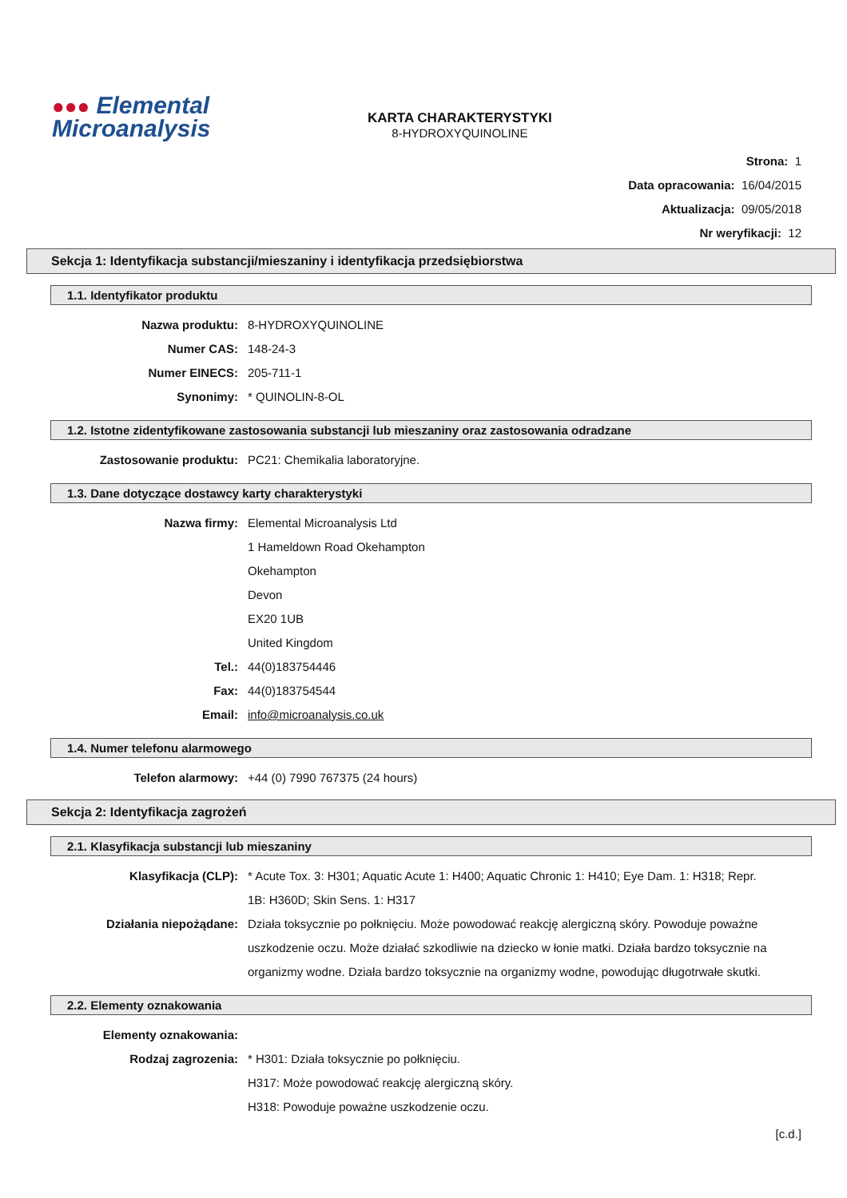●●● Elemental
Microanalysis
KARTA CHARAKTERYSTYKI
8-HYDROXYQUINOLINE
Strona: 1
Data opracowania: 16/04/2015
Aktualizacja: 09/05/2018
Nr weryfikacji: 12
Sekcja 1: Identyfikacja substancji/mieszaniny i identyfikacja przedsiębiorstwa
1.1. Identyfikator produktu
Nazwa produktu: 8-HYDROXYQUINOLINE
Numer CAS: 148-24-3
Numer EINECS: 205-711-1
Synonimy: * QUINOLIN-8-OL
1.2. Istotne zidentyfikowane zastosowania substancji lub mieszaniny oraz zastosowania odradzane
Zastosowanie produktu: PC21: Chemikalia laboratoryjne.
1.3. Dane dotyczące dostawcy karty charakterystyki
Nazwa firmy: Elemental Microanalysis Ltd
1 Hameldown Road Okehampton
Okehampton
Devon
EX20 1UB
United Kingdom
Tel.: 44(0)183754446
Fax: 44(0)183754544
Email: info@microanalysis.co.uk
1.4. Numer telefonu alarmowego
Telefon alarmowy: +44 (0) 7990 767375 (24 hours)
Sekcja 2: Identyfikacja zagrożeń
2.1. Klasyfikacja substancji lub mieszaniny
Klasyfikacja (CLP): * Acute Tox. 3: H301; Aquatic Acute 1: H400; Aquatic Chronic 1: H410; Eye Dam. 1: H318; Repr. 1B: H360D; Skin Sens. 1: H317
Działania niepożądane: Działa toksycznie po połknięciu. Może powodować reakcję alergiczną skóry. Powoduje poważne uszkodzenie oczu. Może działać szkodliwie na dziecko w łonie matki. Działa bardzo toksycznie na organizmy wodne. Działa bardzo toksycznie na organizmy wodne, powodując długotrwałe skutki.
2.2. Elementy oznakowania
Elementy oznakowania:
Rodzaj zagrozenia: * H301: Działa toksycznie po połknięciu.
H317: Może powodować reakcję alergiczną skóry.
H318: Powoduje poważne uszkodzenie oczu.
[c.d.]